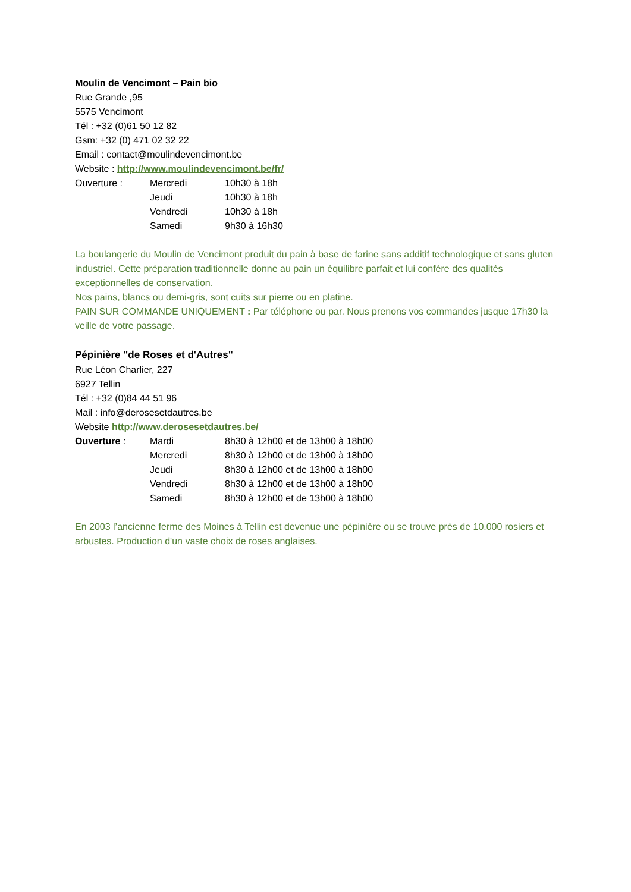Moulin de Vencimont – Pain bio
Rue Grande ,95
5575 Vencimont
Tél : +32 (0)61 50 12 82
Gsm: +32 (0) 471 02 32 22
Email : contact@moulindevencimont.be
Website : http://www.moulindevencimont.be/fr/
| Ouverture : | Mercredi | 10h30 à 18h |
| | Jeudi | 10h30 à 18h |
| | Vendredi | 10h30 à 18h |
| | Samedi | 9h30 à 16h30 |
La boulangerie du Moulin de Vencimont produit du pain à base de farine sans additif technologique et sans gluten industriel. Cette préparation traditionnelle donne au pain un équilibre parfait et lui confère des qualités exceptionnelles de conservation.
Nos pains, blancs ou demi-gris, sont cuits sur pierre ou en platine.
PAIN SUR COMMANDE UNIQUEMENT : Par téléphone ou par. Nous prenons vos commandes jusque 17h30 la veille de votre passage.
Pépinière "de Roses et d'Autres"
Rue Léon Charlier, 227
6927 Tellin
Tél : +32 (0)84 44 51 96
Mail : info@derosesetdautres.be
Website http://www.derosesetdautres.be/
| Ouverture : | Mardi | 8h30 à 12h00 et de 13h00 à 18h00 |
| | Mercredi | 8h30 à 12h00 et de 13h00 à 18h00 |
| | Jeudi | 8h30 à 12h00 et de 13h00 à 18h00 |
| | Vendredi | 8h30 à 12h00 et de 13h00 à 18h00 |
| | Samedi | 8h30 à 12h00 et de 13h00 à 18h00 |
En 2003 l’ancienne ferme des Moines à Tellin est devenue une pépinière ou se trouve près de 10.000 rosiers et arbustes. Production d'un vaste choix de roses anglaises.